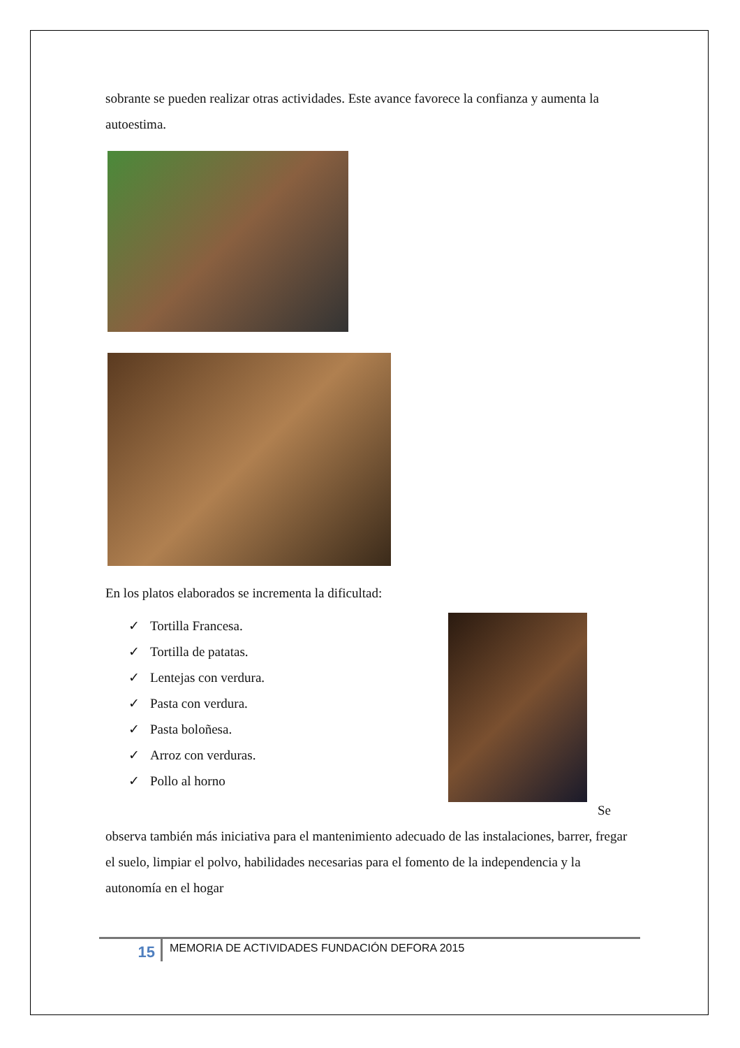sobrante se pueden realizar otras actividades. Este avance favorece la confianza y aumenta la autoestima.
En los platos elaborados se incrementa la dificultad:
✓ Tortilla Francesa.
✓ Tortilla de patatas.
✓ Lentejas con verdura.
✓ Pasta con verdura.
✓ Pasta boloñesa.
✓ Arroz con verduras.
✓ Pollo al horno
Se
observa también más iniciativa para el mantenimiento adecuado de las instalaciones, barrer, fregar el suelo, limpiar el polvo, habilidades necesarias para el fomento de la independencia y la autonomía en el hogar
15
MEMORIA DE ACTIVIDADES FUNDACIÓN DEFORA 2015